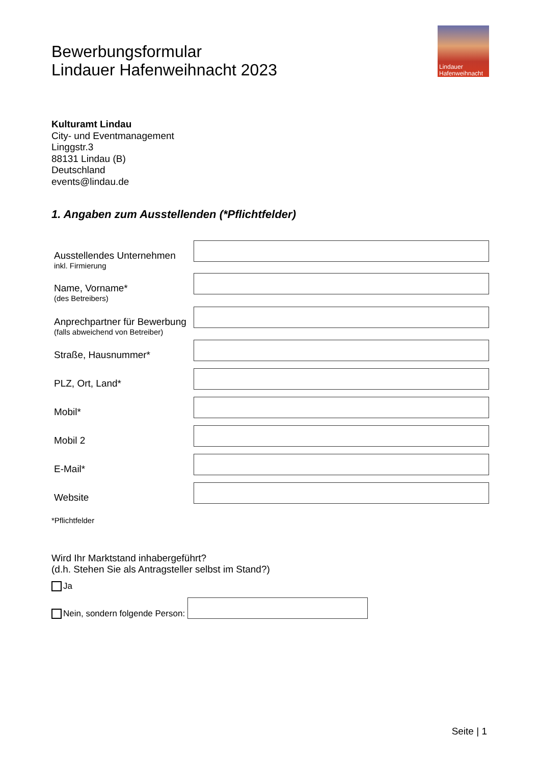Bewerbungsformular
Lindauer Hafenweihnacht 2023
Lindauer
Hafenweihnacht
Kulturamt Lindau
City- und Eventmanagement
Linggstr.3
88131 Lindau (B)
Deutschland
events@lindau.de
1. Angaben zum Ausstellenden (*Pflichtfelder)
Ausstellendes Unternehmen
inkl. Firmierung
Name, Vorname*
(des Betreibers)
Anprechpartner für Bewerbung
(falls abweichend von Betreiber)
Straße, Hausnummer*
PLZ, Ort, Land*
Mobil*
Mobil 2
E-Mail*
Website
*Pflichtfelder
Wird Ihr Marktstand inhabergeführt?
(d.h. Stehen Sie als Antragsteller selbst im Stand?)
Ja
Nein, sondern folgende Person:
Seite | 1